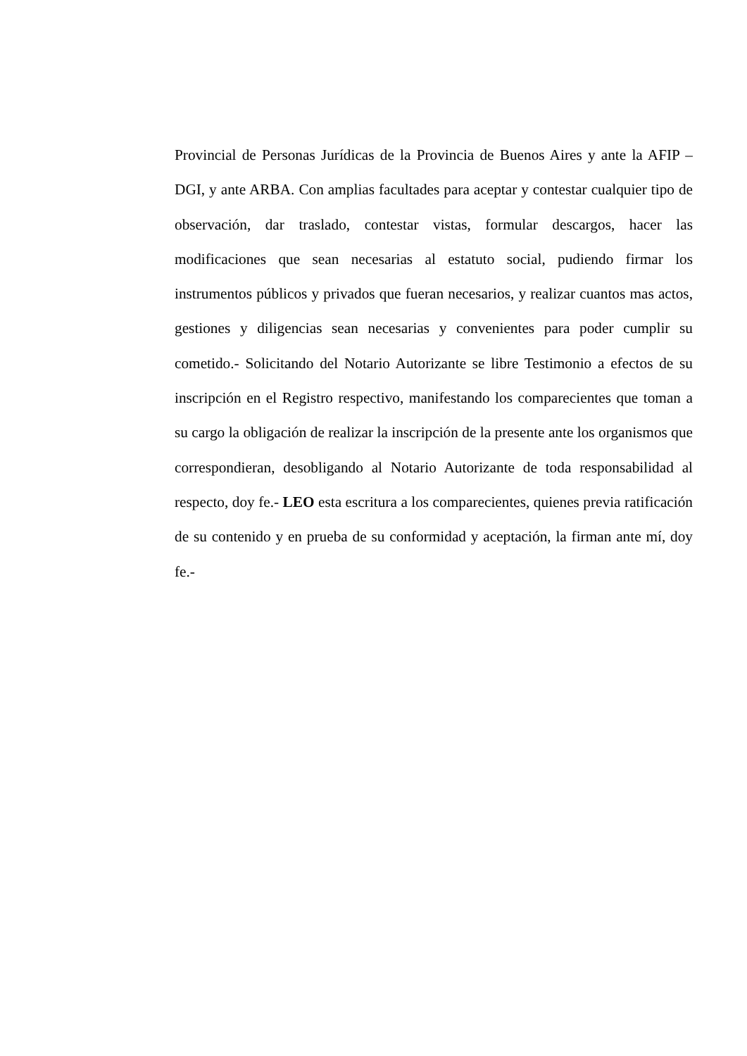Provincial de Personas Jurídicas de la Provincia de Buenos Aires y ante la AFIP – DGI, y ante ARBA. Con amplias facultades para aceptar y contestar cualquier tipo de observación, dar traslado, contestar vistas, formular descargos, hacer las modificaciones que sean necesarias al estatuto social, pudiendo firmar los instrumentos públicos y privados que fueran necesarios, y realizar cuantos mas actos, gestiones y diligencias sean necesarias y convenientes para poder cumplir su cometido.- Solicitando del Notario Autorizante se libre Testimonio a efectos de su inscripción en el Registro respectivo, manifestando los comparecientes que toman a su cargo la obligación de realizar la inscripción de la presente ante los organismos que correspondieran, desobligando al Notario Autorizante de toda responsabilidad al respecto, doy fe.- LEO esta escritura a los comparecientes, quienes previa ratificación de su contenido y en prueba de su conformidad y aceptación, la firman ante mí, doy fe.-